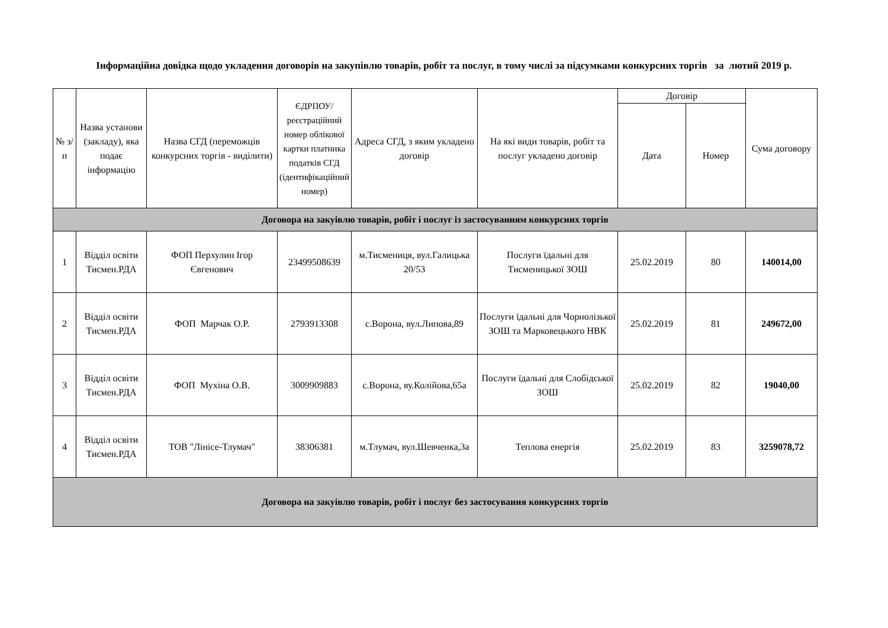Інформаційна довідка щодо укладення договорів на закупівлю товарів, робіт та послуг, в тому числі за підсумками конкурсних торгів за лютий 2019 р.
| № з/п | Назва установи (закладу), яка подає інформацію | Назва СГД (переможців конкурсних торгів - виділити) | ЄДРПОУ/реєстраційний номер облікової картки платника податків СГД (ідентифікаційний номер) | Адреса СГД, з яким укладено договір | На які види товарів, робіт та послуг укладено договір | Договір | | Сума договору |
| --- | --- | --- | --- | --- | --- | --- | --- | --- |
| | | | | | | Дата | Номер | |
| Договора на закуівлю товарів, робіт і послуг із застосуванням конкурсних торгів | | | | | | | | |
| 1 | Відділ освіти Тисмен.РДА | ФОП Перхулин Ігор Євгенович | 23499508639 | м.Тисмениця, вул.Галицька 20/53 | Послуги їдальні для Тисменицької ЗОШ | 25.02.2019 | 80 | 140014,00 |
| 2 | Відділ освіти Тисмен.РДА | ФОП Марчак О.Р. | 2793913308 | с.Ворона, вул.Липова,89 | Послуги їдальні для Чорнолізької ЗОШ та Марковецького НВК | 25.02.2019 | 81 | 249672,00 |
| 3 | Відділ освіти Тисмен.РДА | ФОП Мухіна О.В. | 3009909883 | с.Ворона, ву.Колійова,65а | Послуги їдальні для Слобідської ЗОШ | 25.02.2019 | 82 | 19040,00 |
| 4 | Відділ освіти Тисмен.РДА | ТОВ "Лінісе-Тлумач" | 38306381 | м.Тлумач, вул.Шевченка,3а | Теплова енергія | 25.02.2019 | 83 | 3259078,72 |
| Договора на закуівлю товарів, робіт і послуг без застосування конкурсних торгів | | | | | | | | |